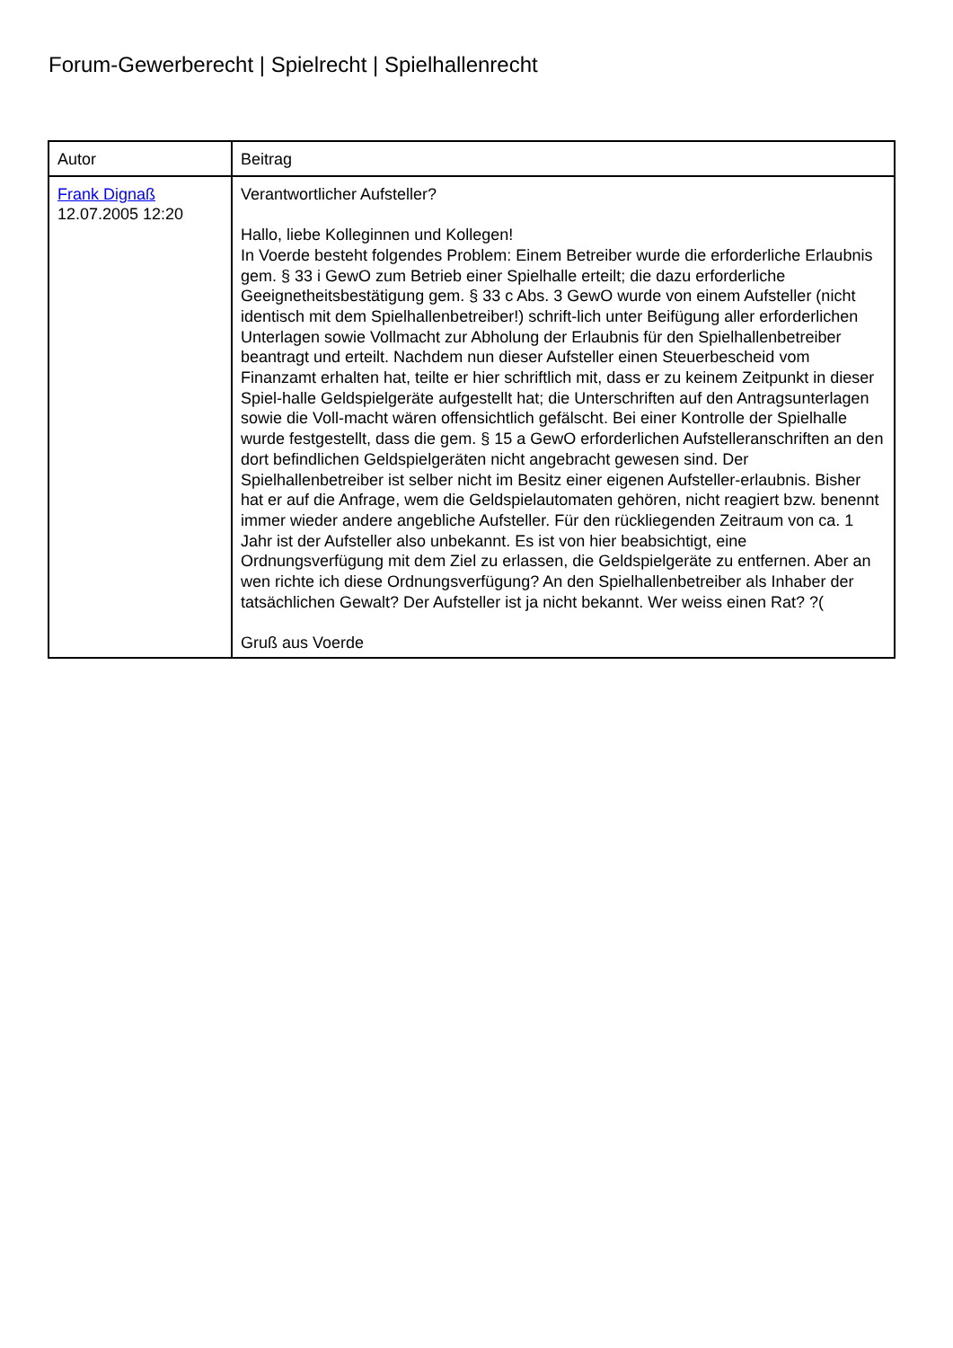Forum-Gewerberecht | Spielrecht | Spielhallenrecht
| Autor | Beitrag |
| --- | --- |
| Frank Dignaß 12.07.2005 12:20 | Verantwortlicher Aufsteller? Hallo, liebe Kolleginnen und Kollegen! In Voerde besteht folgendes Problem: Einem Betreiber wurde die erforderliche Erlaubnis gem. § 33 i GewO zum Betrieb einer Spielhalle erteilt; die dazu erforderliche Geeignetheitsbestätigung gem. § 33 c Abs. 3 GewO wurde von einem Aufsteller (nicht identisch mit dem Spielhallenbetreiber!) schrift-lich unter Beifügung aller erforderlichen Unterlagen sowie Vollmacht zur Abholung der Erlaubnis für den Spielhallenbetreiber beantragt und erteilt. Nachdem nun dieser Aufsteller einen Steuerbescheid vom Finanzamt erhalten hat, teilte er hier schriftlich mit, dass er zu keinem Zeitpunkt in dieser Spiel-halle Geldspielgeräte aufgestellt hat; die Unterschriften auf den Antragsunterlagen sowie die Voll-macht wären offensichtlich gefälscht. Bei einer Kontrolle der Spielhalle wurde festgestellt, dass die gem. § 15 a GewO erforderlichen Aufstelleranschriften an den dort befindlichen Geldspielgeräten nicht angebracht gewesen sind. Der Spielhallenbetreiber ist selber nicht im Besitz einer eigenen Aufsteller-erlaubnis. Bisher hat er auf die Anfrage, wem die Geldspielautomaten gehören, nicht reagiert bzw. benennt immer wieder andere angebliche Aufsteller. Für den rückliegenden Zeitraum von ca. 1 Jahr ist der Aufsteller also unbekannt. Es ist von hier beabsichtigt, eine Ordnungsverfügung mit dem Ziel zu erlassen, die Geldspielgeräte zu entfernen. Aber an wen richte ich diese Ordnungsverfügung? An den Spielhallenbetreiber als Inhaber der tatsächlichen Gewalt? Der Aufsteller ist ja nicht bekannt. Wer weiss einen Rat? ?( Gruß aus Voerde |